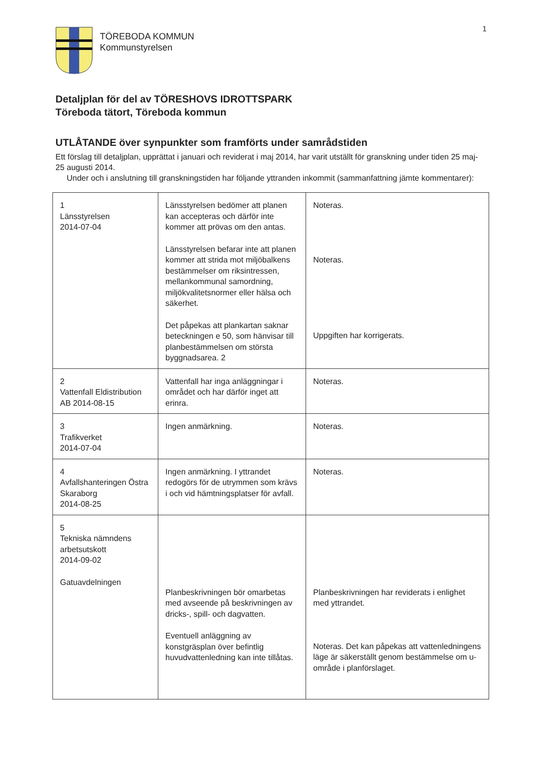1
TÖREBODA KOMMUN
Kommunstyrelsen
Detaljplan för del av TÖRESHOVS IDROTTSPARK
Töreboda tätort, Töreboda kommun
UTLÅTANDE över synpunkter som framförts under samrådstiden
Ett förslag till detaljplan, upprättat i januari och reviderat i maj 2014, har varit utställt för granskning under tiden 25 maj-25 augusti 2014.
Under och i anslutning till granskningstiden har följande yttranden inkommit (sammanfattning jämte kommentarer):
| 1 Länsstyrelsen 2014-07-04 | Länsstyrelsen bedömer att planen kan accepteras och därför inte kommer att prövas om den antas. Länsstyrelsen befarar inte att planen kommer att strida mot miljöbalkens bestämmelser om riksintressen, mellankommunal samordning, miljökvalitetsnormer eller hälsa och säkerhet. Det påpekas att plankartan saknar beteckningen e 50, som hänvisar till planbestämmelsen om största byggnadsarea. 2 | Noteras. Noteras. Uppgiften har korrigerats. |
| 2 Vattenfall Eldistribution AB 2014-08-15 | Vattenfall har inga anläggningar i området och har därför inget att erinra. | Noteras. |
| 3 Trafikverket 2014-07-04 | Ingen anmärkning. | Noteras. |
| 4 Avfallshanteringen Östra Skaraborg 2014-08-25 | Ingen anmärkning. I yttrandet redogörs för de utrymmen som krävs i och vid hämtningsplatser för avfall. | Noteras. |
| 5 Tekniska nämndens arbetsutskott 2014-09-02 Gatuavdelningen | Planbeskrivningen bör omarbetas med avseende på beskrivningen av dricks-, spill- och dagvatten. Eventuell anläggning av konstgräsplan över befintlig huvudvattenledning kan inte tillåtas. | Planbeskrivningen har reviderats i enlighet med yttrandet. Noteras. Det kan påpekas att vattenledningens läge är säkerställt genom bestämmelse om u-område i planförslaget. |